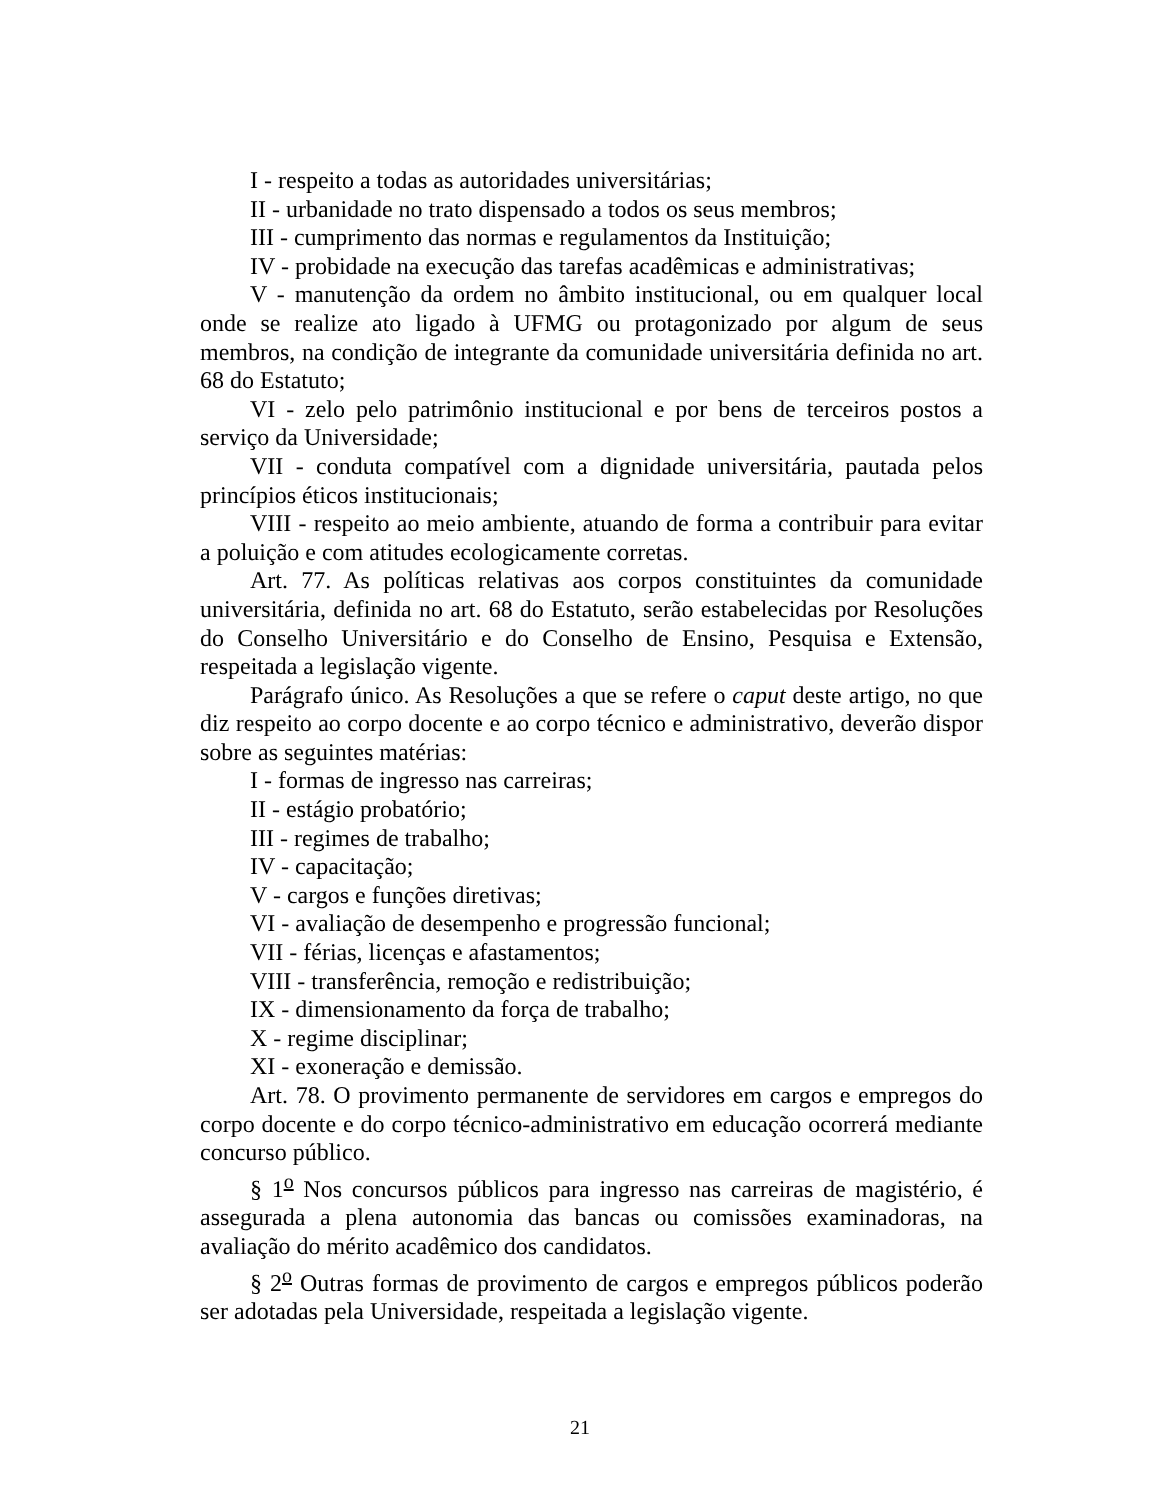I - respeito a todas as autoridades universitárias;
II - urbanidade no trato dispensado a todos os seus membros;
III - cumprimento das normas e regulamentos da Instituição;
IV - probidade na execução das tarefas acadêmicas e administrativas;
V - manutenção da ordem no âmbito institucional, ou em qualquer local onde se realize ato ligado à UFMG ou protagonizado por algum de seus membros, na condição de integrante da comunidade universitária definida no art. 68 do Estatuto;
VI - zelo pelo patrimônio institucional e por bens de terceiros postos a serviço da Universidade;
VII - conduta compatível com a dignidade universitária, pautada pelos princípios éticos institucionais;
VIII - respeito ao meio ambiente, atuando de forma a contribuir para evitar a poluição e com atitudes ecologicamente corretas.
Art. 77. As políticas relativas aos corpos constituintes da comunidade universitária, definida no art. 68 do Estatuto, serão estabelecidas por Resoluções do Conselho Universitário e do Conselho de Ensino, Pesquisa e Extensão, respeitada a legislação vigente.
Parágrafo único. As Resoluções a que se refere o caput deste artigo, no que diz respeito ao corpo docente e ao corpo técnico e administrativo, deverão dispor sobre as seguintes matérias:
I - formas de ingresso nas carreiras;
II - estágio probatório;
III - regimes de trabalho;
IV - capacitação;
V - cargos e funções diretivas;
VI - avaliação de desempenho e progressão funcional;
VII - férias, licenças e afastamentos;
VIII - transferência, remoção e redistribuição;
IX - dimensionamento da força de trabalho;
X - regime disciplinar;
XI - exoneração e demissão.
Art. 78. O provimento permanente de servidores em cargos e empregos do corpo docente e do corpo técnico-administrativo em educação ocorrerá mediante concurso público.
§ 1<sup>o</sup> Nos concursos públicos para ingresso nas carreiras de magistério, é assegurada a plena autonomia das bancas ou comissões examinadoras, na avaliação do mérito acadêmico dos candidatos.
§ 2<sup>o</sup> Outras formas de provimento de cargos e empregos públicos poderão ser adotadas pela Universidade, respeitada a legislação vigente.
21